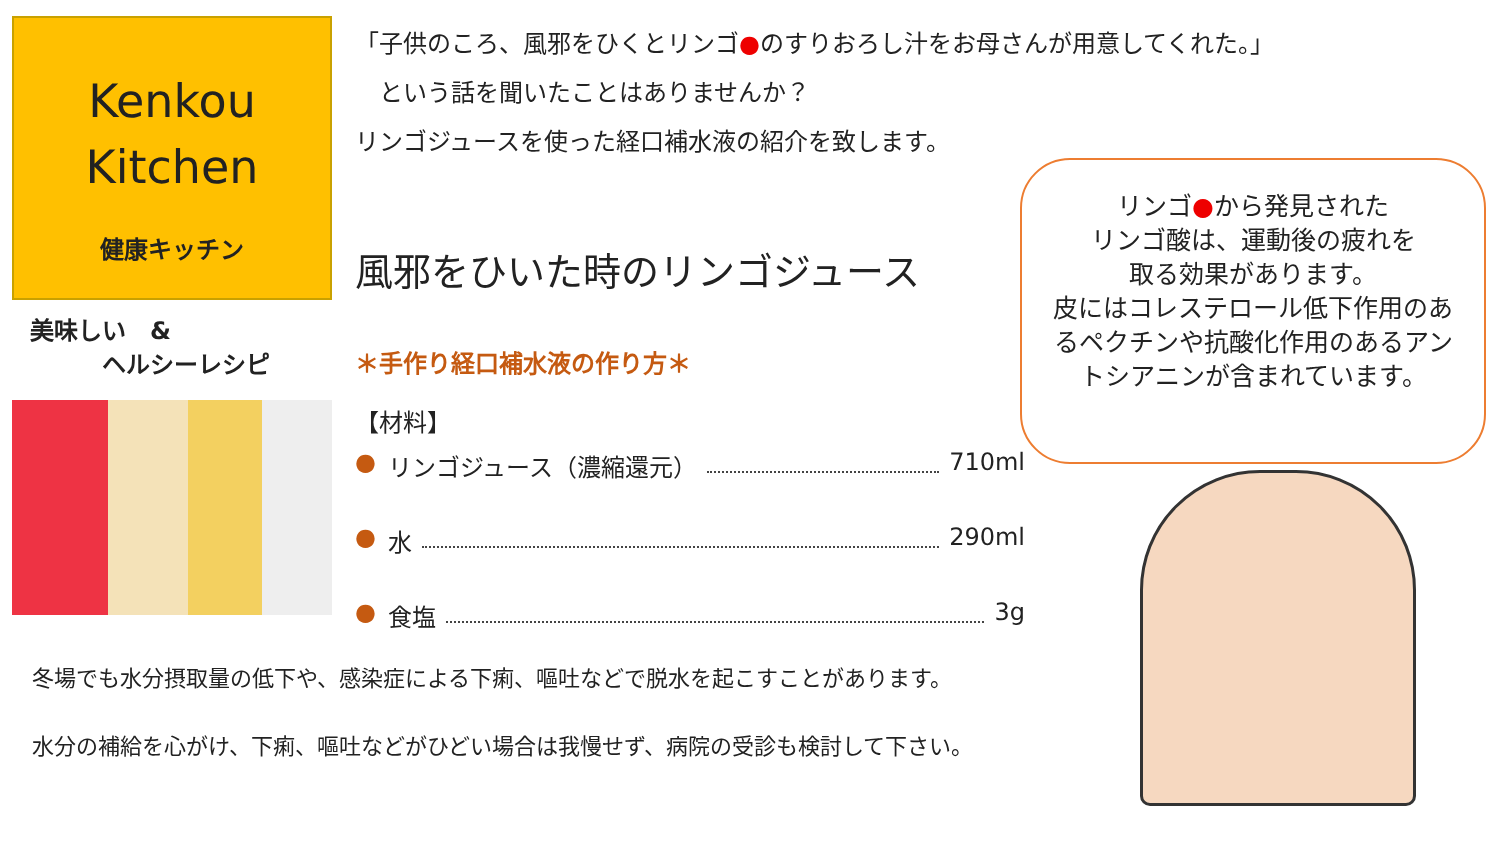Kenkou
Kitchen
健康キッチン
美味しい　&
　　　ヘルシーレシピ
「子供のころ、風邪をひくとリンゴ●のすりおろし汁をお母さんが用意してくれた。」
　という話を聞いたことはありませんか？
リンゴジュースを使った経口補水液の紹介を致します。
風邪をひいた時のリンゴジュース
＊手作り経口補水液の作り方＊
【材料】
● リンゴジュース（濃縮還元） 710ml
● 水 290ml
● 食塩 3g
リンゴ●から発見された
リンゴ酸は、運動後の疲れを
取る効果があります。
皮にはコレステロール低下作用のあるペクチンや抗酸化作用のあるアントシアニンが含まれています。
冬場でも水分摂取量の低下や、感染症による下痢、嘔吐などで脱水を起こすことがあります。
水分の補給を心がけ、下痢、嘔吐などがひどい場合は我慢せず、病院の受診も検討して下さい。